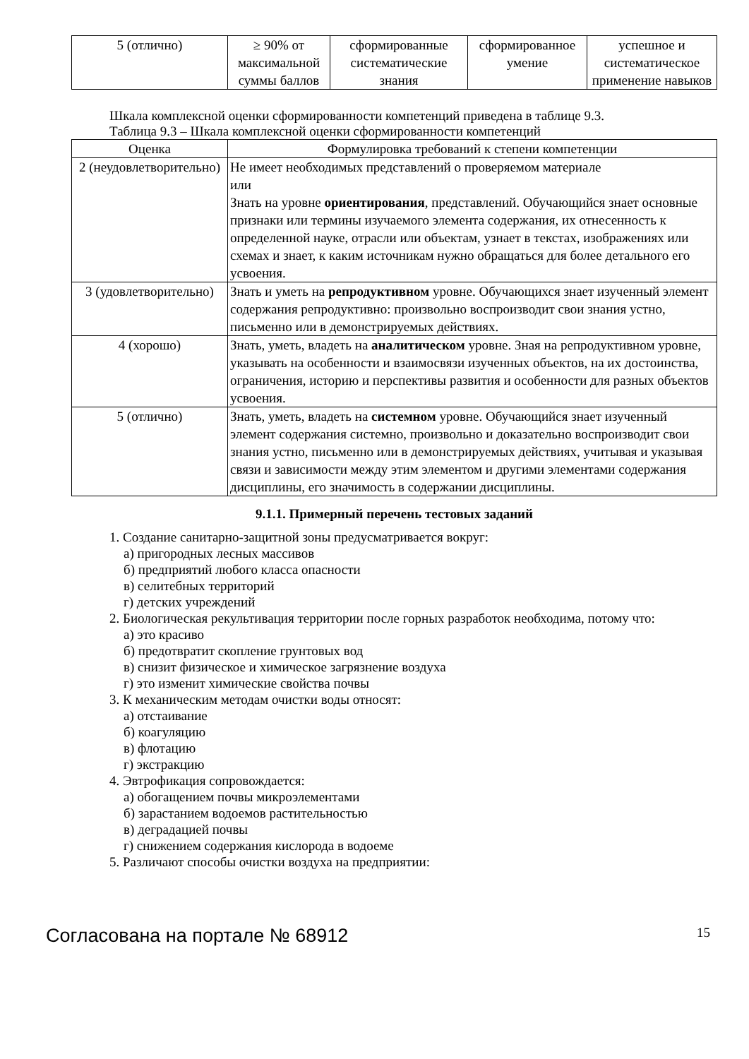| 5 (отлично) | ≥ 90% от максимальной суммы баллов | сформированные систематические знания | сформированное умение | успешное и систематическое применение навыков |
Шкала комплексной оценки сформированности компетенций приведена в таблице 9.3.
Таблица 9.3 – Шкала комплексной оценки сформированности компетенций
| Оценка | Формулировка требований к степени компетенции |
| --- | --- |
| 2 (неудовлетворительно) | Не имеет необходимых представлений о проверяемом материале или Знать на уровне ориентирования , представлений. Обучающийся знает основные признаки или термины изучаемого элемента содержания, их отнесенность к определенной науке, отрасли или объектам, узнает в текстах, изображениях или схемах и знает, к каким источникам нужно обращаться для более детального его усвоения. |
| 3 (удовлетворительно) | Знать и уметь на репродуктивном уровне. Обучающихся знает изученный элемент содержания репродуктивно: произвольно воспроизводит свои знания устно, письменно или в демонстрируемых действиях. |
| 4 (хорошо) | Знать, уметь, владеть на аналитическом уровне. Зная на репродуктивном уровне, указывать на особенности и взаимосвязи изученных объектов, на их достоинства, ограничения, историю и перспективы развития и особенности для разных объектов усвоения. |
| 5 (отлично) | Знать, уметь, владеть на системном уровне. Обучающийся знает изученный элемент содержания системно, произвольно и доказательно воспроизводит свои знания устно, письменно или в демонстрируемых действиях, учитывая и указывая связи и зависимости между этим элементом и другими элементами содержания дисциплины, его значимость в содержании дисциплины. |
9.1.1. Примерный перечень тестовых заданий
1. Создание санитарно-защитной зоны предусматривается вокруг:
а) пригородных лесных массивов
б) предприятий любого класса опасности
в) селитебных территорий
г) детских учреждений
2. Биологическая рекультивация территории после горных разработок необходима, потому что:
а) это красиво
б) предотвратит скопление грунтовых вод
в) снизит физическое и химическое загрязнение воздуха
г) это изменит химические свойства почвы
3. К механическим методам очистки воды относят:
а) отстаивание
б) коагуляцию
в) флотацию
г) экстракцию
4. Эвтрофикация сопровождается:
а) обогащением почвы микроэлементами
б) зарастанием водоемов растительностью
в) деградацией почвы
г) снижением содержания кислорода в водоеме
5. Различают способы очистки воздуха на предприятии:
Согласована на портале № 68912 15